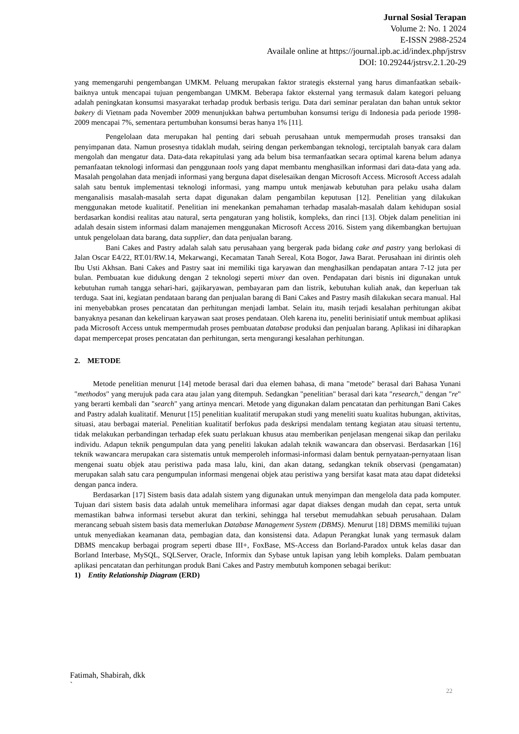Jurnal Sosial Terapan
Volume 2: No. 1 2024
E-ISSN 2988-2524
Availale online at https://journal.ipb.ac.id/index.php/jstrsv
DOI: 10.29244/jstrsv.2.1.20-29
yang memengaruhi pengembangan UMKM. Peluang merupakan faktor strategis eksternal yang harus dimanfaatkan sebaik-baiknya untuk mencapai tujuan pengembangan UMKM. Beberapa faktor eksternal yang termasuk dalam kategori peluang adalah peningkatan konsumsi masyarakat terhadap produk berbasis terigu. Data dari seminar peralatan dan bahan untuk sektor bakery di Vietnam pada November 2009 menunjukkan bahwa pertumbuhan konsumsi terigu di Indonesia pada periode 1998-2009 mencapai 7%, sementara pertumbuhan konsumsi beras hanya 1% [11].
Pengelolaan data merupakan hal penting dari sebuah perusahaan untuk mempermudah proses transaksi dan penyimpanan data. Namun prosesnya tidaklah mudah, seiring dengan perkembangan teknologi, terciptalah banyak cara dalam mengolah dan mengatur data. Data-data rekapitulasi yang ada belum bisa termanfaatkan secara optimal karena belum adanya pemanfaatan teknologi informasi dan penggunaan tools yang dapat membantu menghasilkan informasi dari data-data yang ada. Masalah pengolahan data menjadi informasi yang berguna dapat diselesaikan dengan Microsoft Access. Microsoft Access adalah salah satu bentuk implementasi teknologi informasi, yang mampu untuk menjawab kebutuhan para pelaku usaha dalam menganalisis masalah-masalah serta dapat digunakan dalam pengambilan keputusan [12]. Penelitian yang dilakukan menggunakan metode kualitatif. Penelitian ini menekankan pemahaman terhadap masalah-masalah dalam kehidupan sosial berdasarkan kondisi realitas atau natural, serta pengaturan yang holistik, kompleks, dan rinci [13]. Objek dalam penelitian ini adalah desain sistem informasi dalam manajemen menggunakan Microsoft Access 2016. Sistem yang dikembangkan bertujuan untuk pengelolaan data barang, data supplier, dan data penjualan barang.
Bani Cakes and Pastry adalah salah satu perusahaan yang bergerak pada bidang cake and pastry yang berlokasi di Jalan Oscar E4/22, RT.01/RW.14, Mekarwangi, Kecamatan Tanah Sereal, Kota Bogor, Jawa Barat. Perusahaan ini dirintis oleh Ibu Usti Akhsan. Bani Cakes and Pastry saat ini memiliki tiga karyawan dan menghasilkan pendapatan antara 7-12 juta per bulan. Pembuatan kue didukung dengan 2 teknologi seperti mixer dan oven. Pendapatan dari bisnis ini digunakan untuk kebutuhan rumah tangga sehari-hari, gajikaryawan, pembayaran pam dan listrik, kebutuhan kuliah anak, dan keperluan tak terduga. Saat ini, kegiatan pendataan barang dan penjualan barang di Bani Cakes and Pastry masih dilakukan secara manual. Hal ini menyebabkan proses pencatatan dan perhitungan menjadi lambat. Selain itu, masih terjadi kesalahan perhitungan akibat banyaknya pesanan dan kekeliruan karyawan saat proses pendataan. Oleh karena itu, peneliti berinisiatif untuk membuat aplikasi pada Microsoft Access untuk mempermudah proses pembuatan database produksi dan penjualan barang. Aplikasi ini diharapkan dapat mempercepat proses pencatatan dan perhitungan, serta mengurangi kesalahan perhitungan.
2. METODE
Metode penelitian menurut [14] metode berasal dari dua elemen bahasa, di mana "metode" berasal dari Bahasa Yunani "methodos" yang merujuk pada cara atau jalan yang ditempuh. Sedangkan "penelitian" berasal dari kata "research," dengan "re" yang berarti kembali dan "search" yang artinya mencari. Metode yang digunakan dalam pencatatan dan perhitungan Bani Cakes and Pastry adalah kualitatif. Menurut [15] penelitian kualitatif merupakan studi yang meneliti suatu kualitas hubungan, aktivitas, situasi, atau berbagai material. Penelitian kualitatif berfokus pada deskripsi mendalam tentang kegiatan atau situasi tertentu, tidak melakukan perbandingan terhadap efek suatu perlakuan khusus atau memberikan penjelasan mengenai sikap dan perilaku individu. Adapun teknik pengumpulan data yang peneliti lakukan adalah teknik wawancara dan observasi. Berdasarkan [16] teknik wawancara merupakan cara sistematis untuk memperoleh informasi-informasi dalam bentuk pernyataan-pernyataan lisan mengenai suatu objek atau peristiwa pada masa lalu, kini, dan akan datang, sedangkan teknik observasi (pengamatan) merupakan salah satu cara pengumpulan informasi mengenai objek atau peristiwa yang bersifat kasat mata atau dapat dideteksi dengan panca indera.
Berdasarkan [17] Sistem basis data adalah sistem yang digunakan untuk menyimpan dan mengelola data pada komputer. Tujuan dari sistem basis data adalah untuk memelihara informasi agar dapat diakses dengan mudah dan cepat, serta untuk memastikan bahwa informasi tersebut akurat dan terkini, sehingga hal tersebut memudahkan sebuah perusahaan. Dalam merancang sebuah sistem basis data memerlukan Database Management System (DBMS). Menurut [18] DBMS memiliki tujuan untuk menyediakan keamanan data, pembagian data, dan konsistensi data. Adapun Perangkat lunak yang termasuk dalam DBMS mencakup berbagai program seperti dbase III+, FoxBase, MS-Access dan Borland-Paradox untuk kelas dasar dan Borland Interbase, MySQL, SQLServer, Oracle, Informix dan Sybase untuk lapisan yang lebih kompleks. Dalam pembuatan aplikasi pencatatan dan perhitungan produk Bani Cakes and Pastry membutuh komponen sebagai berikut:
1) Entity Relationship Diagram (ERD)
Fatimah, Shabirah, dkk
`
22